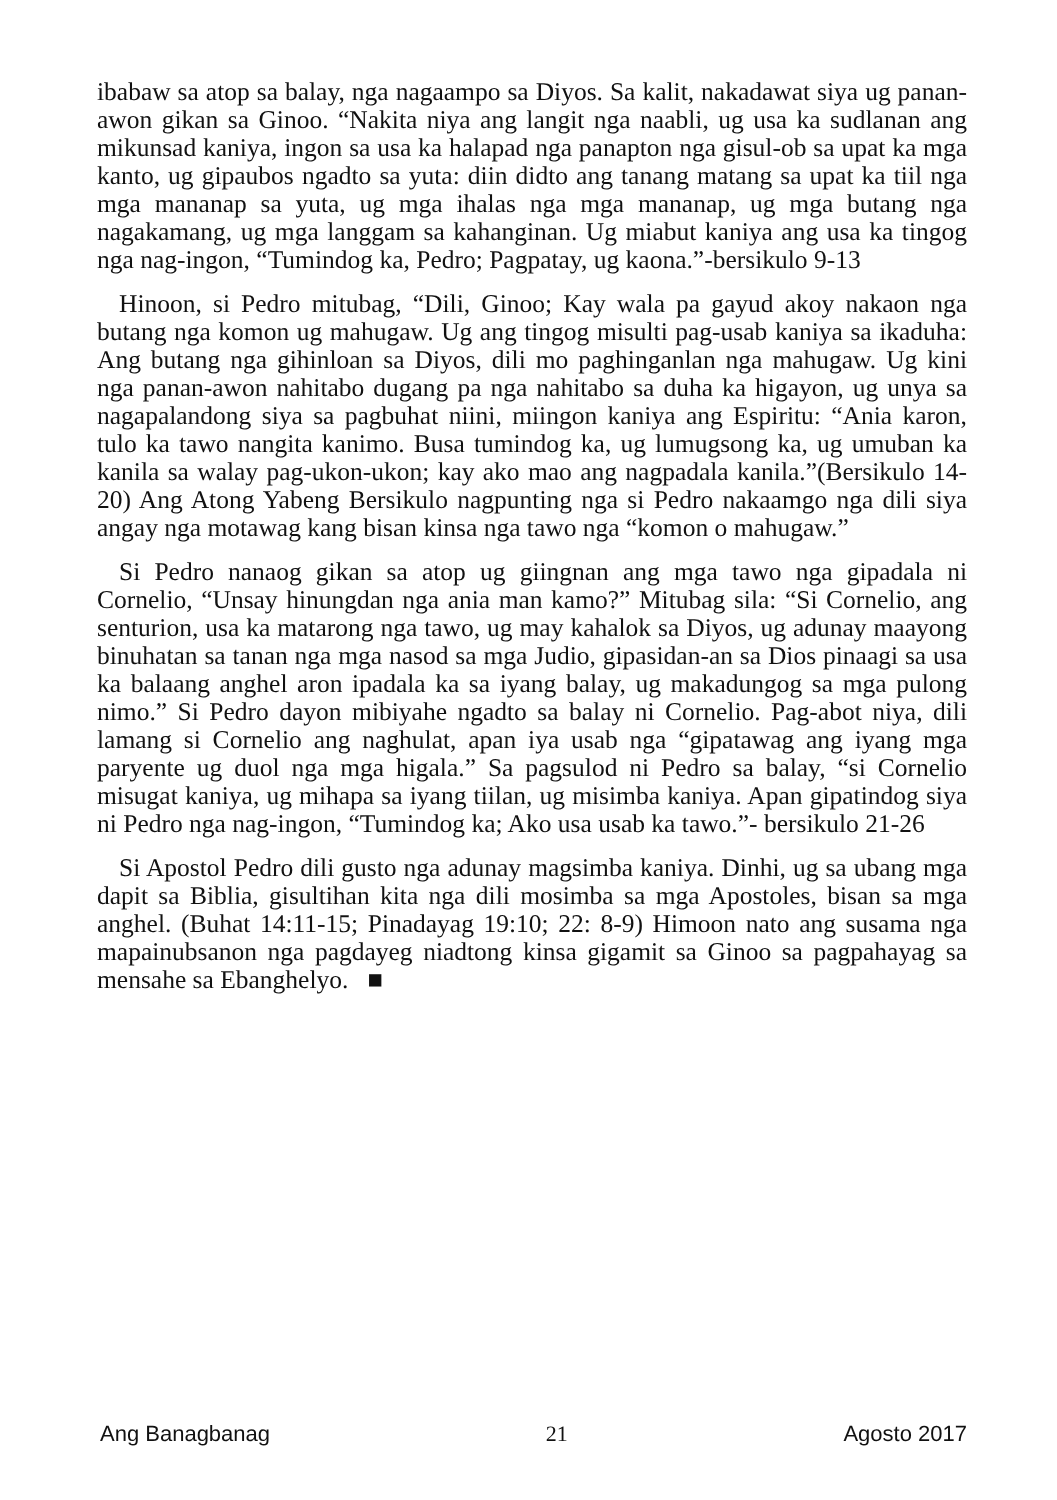ibabaw sa atop sa balay, nga nagaampo sa Diyos. Sa kalit, nakadawat siya ug panan-awon gikan sa Ginoo. “Nakita niya ang langit nga naabli, ug usa ka sudlanan ang mikunsad kaniya, ingon sa usa ka halapad nga panapton nga gisul-ob sa upat ka mga kanto, ug gipaubos ngadto sa yuta: diin didto ang tanang matang sa upat ka tiil nga mga mananap sa yuta, ug mga ihalas nga mga mananap, ug mga butang nga nagakamang, ug mga langgam sa kahanginan. Ug miabut kaniya ang usa ka tingog nga nag-ingon, “Tumindog ka, Pedro; Pagpatay, ug kaona.”-bersikulo 9-13
Hinoon, si Pedro mitubag, “Dili, Ginoo; Kay wala pa gayud akoy nakaon nga butang nga komon ug mahugaw. Ug ang tingog misulti pag-usab kaniya sa ikaduha: Ang butang nga gihinloan sa Diyos, dili mo paghinganlan nga mahugaw. Ug kini nga panan-awon nahitabo dugang pa nga nahitabo sa duha ka higayon, ug unya sa nagapalandong siya sa pagbuhat niini, miingon kaniya ang Espiritu: “Ania karon, tulo ka tawo nangita kanimo. Busa tumindog ka, ug lumugsong ka, ug umuban ka kanila sa walay pag-ukon-ukon; kay ako mao ang nagpadala kanila.”(Bersikulo 14-20) Ang Atong Yabeng Bersikulo nagpunting nga si Pedro nakaamgo nga dili siya angay nga motawag kang bisan kinsa nga tawo nga “komon o mahugaw.”
Si Pedro nanaog gikan sa atop ug giingnan ang mga tawo nga gipadala ni Cornelio, “Unsay hinungdan nga ania man kamo?” Mitubag sila: “Si Cornelio, ang senturion, usa ka matarong nga tawo, ug may kahalok sa Diyos, ug adunay maayong binuhatan sa tanan nga mga nasod sa mga Judio, gipasidan-an sa Dios pinaagi sa usa ka balaang anghel aron ipadala ka sa iyang balay, ug makadungog sa mga pulong nimo.” Si Pedro dayon mibiyahe ngadto sa balay ni Cornelio. Pag-abot niya, dili lamang si Cornelio ang naghulat, apan iya usab nga “gipatawag ang iyang mga paryente ug duol nga mga higala.” Sa pagsulod ni Pedro sa balay, “si Cornelio misugat kaniya, ug mihapa sa iyang tiilan, ug misimba kaniya. Apan gipatindog siya ni Pedro nga nag-ingon, “Tumindog ka; Ako usa usab ka tawo.”- bersikulo 21-26
Si Apostol Pedro dili gusto nga adunay magsimba kaniya. Dinhi, ug sa ubang mga dapit sa Biblia, gisultihan kita nga dili mosimba sa mga Apostoles, bisan sa mga anghel. (Buhat 14:11-15; Pinadayag 19:10; 22: 8-9) Himoon nato ang susama nga mapainubsanon nga pagdayeg niadtong kinsa gigamit sa Ginoo sa pagpahayag sa mensahe sa Ebanghelyo. ■
Ang Banagbanag 21 Agosto 2017